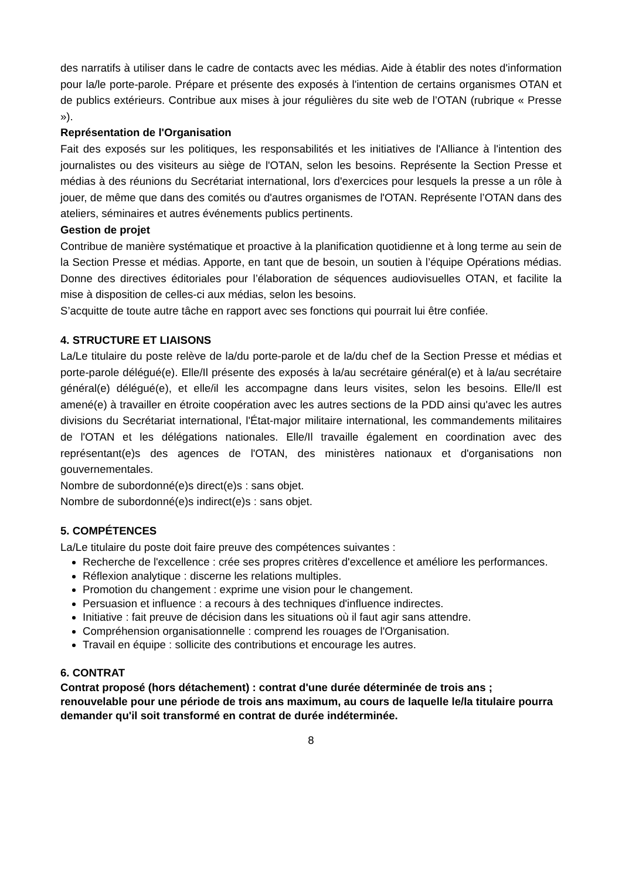des narratifs à utiliser dans le cadre de contacts avec les médias. Aide à établir des notes d'information pour la/le porte-parole. Prépare et présente des exposés à l'intention de certains organismes OTAN et de publics extérieurs. Contribue aux mises à jour régulières du site web de l’OTAN (rubrique « Presse »).
Représentation de l'Organisation
Fait des exposés sur les politiques, les responsabilités et les initiatives de l'Alliance à l'intention des journalistes ou des visiteurs au siège de l'OTAN, selon les besoins. Représente la Section Presse et médias à des réunions du Secrétariat international, lors d'exercices pour lesquels la presse a un rôle à jouer, de même que dans des comités ou d'autres organismes de l'OTAN. Représente l’OTAN dans des ateliers, séminaires et autres événements publics pertinents.
Gestion de projet
Contribue de manière systématique et proactive à la planification quotidienne et à long terme au sein de la Section Presse et médias. Apporte, en tant que de besoin, un soutien à l’équipe Opérations médias. Donne des directives éditoriales pour l’élaboration de séquences audiovisuelles OTAN, et facilite la mise à disposition de celles-ci aux médias, selon les besoins.
S’acquitte de toute autre tâche en rapport avec ses fonctions qui pourrait lui être confiée.
4. STRUCTURE ET LIAISONS
La/Le titulaire du poste relève de la/du porte-parole et de la/du chef de la Section Presse et médias et porte-parole délégué(e). Elle/Il présente des exposés à la/au secrétaire général(e) et à la/au secrétaire général(e) délégué(e), et elle/il les accompagne dans leurs visites, selon les besoins. Elle/Il est amené(e) à travailler en étroite coopération avec les autres sections de la PDD ainsi qu'avec les autres divisions du Secrétariat international, l'État-major militaire international, les commandements militaires de l'OTAN et les délégations nationales. Elle/Il travaille également en coordination avec des représentant(e)s des agences de l'OTAN, des ministères nationaux et d'organisations non gouvernementales.
Nombre de subordonné(e)s direct(e)s : sans objet.
Nombre de subordonné(e)s indirect(e)s : sans objet.
5. COMPÉTENCES
La/Le titulaire du poste doit faire preuve des compétences suivantes :
Recherche de l'excellence : crée ses propres critères d'excellence et améliore les performances.
Réflexion analytique : discerne les relations multiples.
Promotion du changement : exprime une vision pour le changement.
Persuasion et influence : a recours à des techniques d'influence indirectes.
Initiative : fait preuve de décision dans les situations où il faut agir sans attendre.
Compréhension organisationnelle : comprend les rouages de l'Organisation.
Travail en équipe : sollicite des contributions et encourage les autres.
6. CONTRAT
Contrat proposé (hors détachement) : contrat d'une durée déterminée de trois ans ; renouvelable pour une période de trois ans maximum, au cours de laquelle le/la titulaire pourra demander qu'il soit transformé en contrat de durée indéterminée.
8